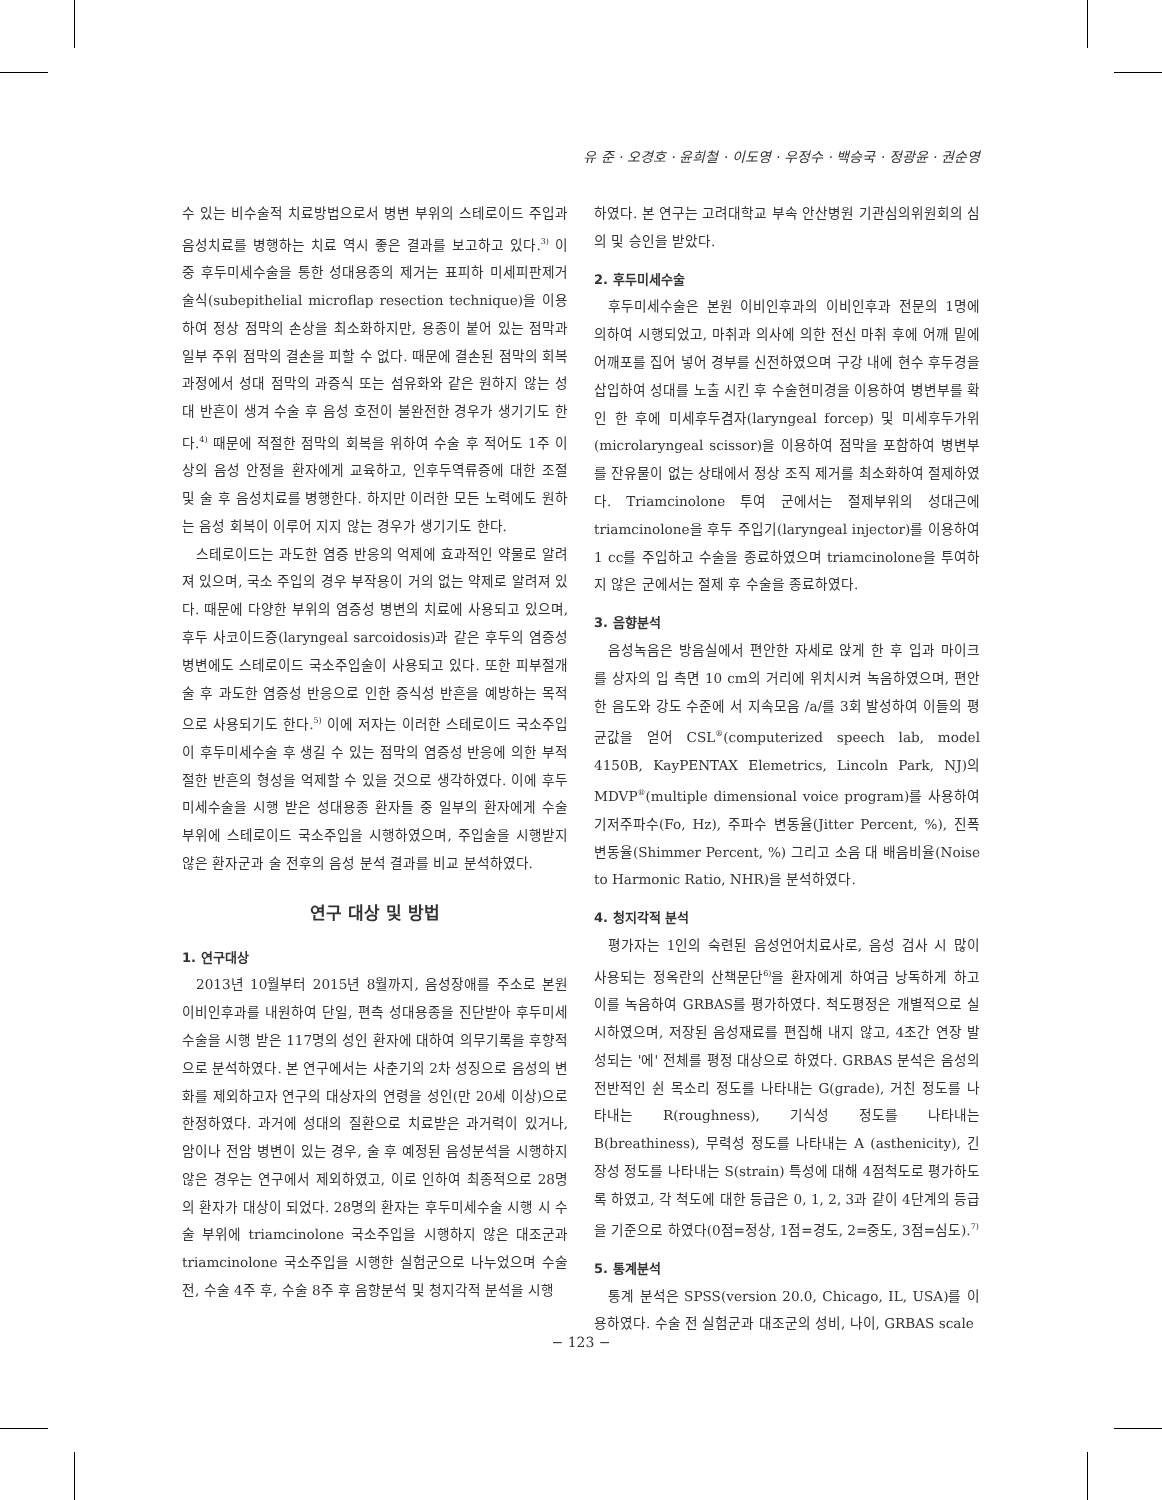유 준 · 오경호 · 윤희철 · 이도영 · 우정수 · 백승국 · 정광윤 · 권순영
수 있는 비수술적 치료방법으로서 병변 부위의 스테로이드 주입과 음성치료를 병행하는 치료 역시 좋은 결과를 보고하고 있다.<sup>3)</sup> 이 중 후두미세수술을 통한 성대용종의 제거는 표피하 미세피판제거술식(subepithelial microflap resection technique)을 이용하여 정상 점막의 손상을 최소화하지만, 용종이 붙어 있는 점막과 일부 주위 점막의 결손을 피할 수 없다. 때문에 결손된 점막의 회복 과정에서 성대 점막의 과증식 또는 섬유화와 같은 원하지 않는 성대 반흔이 생겨 수술 후 음성 호전이 불완전한 경우가 생기기도 한다.<sup>4)</sup> 때문에 적절한 점막의 회복을 위하여 수술 후 적어도 1주 이상의 음성 안정을 환자에게 교육하고, 인후두역류증에 대한 조절 및 술 후 음성치료를 병행한다. 하지만 이러한 모든 노력에도 원하는 음성 회복이 이루어 지지 않는 경우가 생기기도 한다.
스테로이드는 과도한 염증 반응의 억제에 효과적인 약물로 알려져 있으며, 국소 주입의 경우 부작용이 거의 없는 약제로 알려져 있다. 때문에 다양한 부위의 염증성 병변의 치료에 사용되고 있으며, 후두 사코이드증(laryngeal sarcoidosis)과 같은 후두의 염증성 병변에도 스테로이드 국소주입술이 사용되고 있다. 또한 피부절개술 후 과도한 염증성 반응으로 인한 증식성 반흔을 예방하는 목적으로 사용되기도 한다.<sup>5)</sup> 이에 저자는 이러한 스테로이드 국소주입이 후두미세수술 후 생길 수 있는 점막의 염증성 반응에 의한 부적절한 반흔의 형성을 억제할 수 있을 것으로 생각하였다. 이에 후두미세수술을 시행 받은 성대용종 환자들 중 일부의 환자에게 수술 부위에 스테로이드 국소주입을 시행하였으며, 주입술을 시행받지 않은 환자군과 술 전후의 음성 분석 결과를 비교 분석하였다.
연구 대상 및 방법
1. 연구대상
2013년 10월부터 2015년 8월까지, 음성장애를 주소로 본원 이비인후과를 내원하여 단일, 편측 성대용종을 진단받아 후두미세수술을 시행 받은 117명의 성인 환자에 대하여 의무기록을 후향적으로 분석하였다. 본 연구에서는 사춘기의 2차 성징으로 음성의 변화를 제외하고자 연구의 대상자의 연령을 성인(만 20세 이상)으로 한정하였다. 과거에 성대의 질환으로 치료받은 과거력이 있거나, 암이나 전암 병변이 있는 경우, 술 후 예정된 음성분석을 시행하지 않은 경우는 연구에서 제외하였고, 이로 인하여 최종적으로 28명의 환자가 대상이 되었다. 28명의 환자는 후두미세수술 시행 시 수술 부위에 triamcinolone 국소주입을 시행하지 않은 대조군과 triamcinolone 국소주입을 시행한 실험군으로 나누었으며 수술 전, 수술 4주 후, 수술 8주 후 음향분석 및 청지각적 분석을 시행
하였다. 본 연구는 고려대학교 부속 안산병원 기관심의위원회의 심의 및 승인을 받았다.
2. 후두미세수술
후두미세수술은 본원 이비인후과의 이비인후과 전문의 1명에 의하여 시행되었고, 마취과 의사에 의한 전신 마취 후에 어깨 밑에 어깨포를 집어 넣어 경부를 신전하였으며 구강 내에 현수 후두경을 삽입하여 성대를 노출 시킨 후 수술현미경을 이용하여 병변부를 확인 한 후에 미세후두겸자(laryngeal forcep) 및 미세후두가위(microlaryngeal scissor)을 이용하여 점막을 포함하여 병변부를 잔유물이 없는 상태에서 정상 조직 제거를 최소화하여 절제하였다. Triamcinolone 투여 군에서는 절제부위의 성대근에 triamcinolone을 후두 주입기(laryngeal injector)를 이용하여 1 cc를 주입하고 수술을 종료하였으며 triamcinolone을 투여하지 않은 군에서는 절제 후 수술을 종료하였다.
3. 음향분석
음성녹음은 방음실에서 편안한 자세로 앉게 한 후 입과 마이크를 상자의 입 측면 10 cm의 거리에 위치시켜 녹음하였으며, 편안한 음도와 강도 수준에 서 지속모음 /a/를 3회 발성하여 이들의 평균값을 얻어 CSL<sup>®</sup>(computerized speech lab, model 4150B, KayPENTAX Elemetrics, Lincoln Park, NJ)의 MDVP<sup>®</sup>(multiple dimensional voice program)를 사용하여 기저주파수(Fo, Hz), 주파수 변동율(Jitter Percent, %), 진폭 변동율(Shimmer Percent, %) 그리고 소음 대 배음비율(Noise to Harmonic Ratio, NHR)을 분석하였다.
4. 청지각적 분석
평가자는 1인의 숙련된 음성언어치료사로, 음성 검사 시 많이 사용되는 정옥란의 산책문단<sup>6)</sup>을 환자에게 하여금 낭독하게 하고 이를 녹음하여 GRBAS를 평가하였다. 척도평정은 개별적으로 실시하였으며, 저장된 음성재료를 편집해 내지 않고, 4초간 연장 발성되는 '에' 전체를 평정 대상으로 하였다. GRBAS 분석은 음성의 전반적인 쉰 목소리 정도를 나타내는 G(grade), 거친 정도를 나타내는 R(roughness), 기식성 정도를 나타내는 B(breathiness), 무력성 정도를 나타내는 A (asthenicity), 긴장성 정도를 나타내는 S(strain) 특성에 대해 4점척도로 평가하도록 하였고, 각 척도에 대한 등급은 0, 1, 2, 3과 같이 4단계의 등급을 기준으로 하였다(0점=정상, 1점=경도, 2=중도, 3점=심도).<sup>7)</sup>
5. 통계분석
통계 분석은 SPSS(version 20.0, Chicago, IL, USA)를 이용하였다. 수술 전 실험군과 대조군의 성비, 나이, GRBAS scale
− 123 −